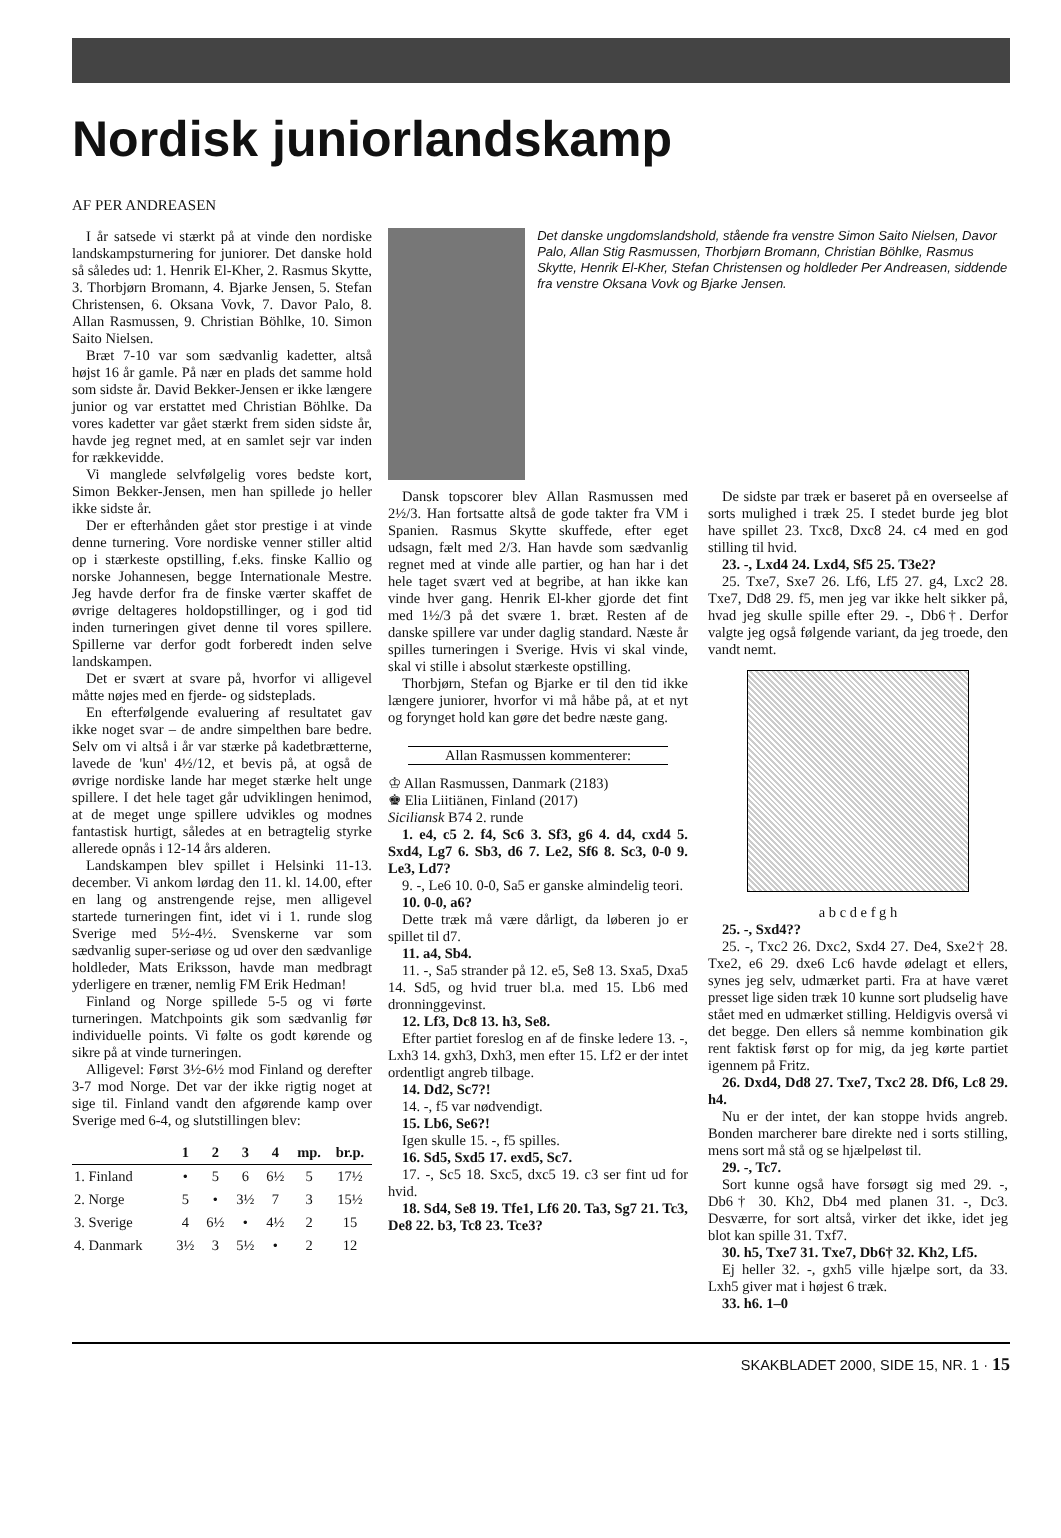Nordisk juniorlandskamp
AF PER ANDREASEN
I år satsede vi stærkt på at vinde den nordiske landskampsturnering for juniorer. Det danske hold så således ud: 1. Henrik El-Kher, 2. Rasmus Skytte, 3. Thorbjørn Bromann, 4. Bjarke Jensen, 5. Stefan Christensen, 6. Oksana Vovk, 7. Davor Palo, 8. Allan Rasmussen, 9. Christian Böhlke, 10. Simon Saito Nielsen.
Bræt 7-10 var som sædvanlig kadetter, altså højst 16 år gamle. På nær en plads det samme hold som sidste år. David Bekker-Jensen er ikke længere junior og var erstattet med Christian Böhlke. Da vores kadetter var gået stærkt frem siden sidste år, havde jeg regnet med, at en samlet sejr var inden for rækkevidde.
Vi manglede selvfølgelig vores bedste kort, Simon Bekker-Jensen, men han spillede jo heller ikke sidste år.
Der er efterhånden gået stor prestige i at vinde denne turnering. Vore nordiske venner stiller altid op i stærkeste opstilling, f.eks. finske Kallio og norske Johannesen, begge Internationale Mestre. Jeg havde derfor fra de finske værter skaffet de øvrige deltageres holdopstillinger, og i god tid inden turneringen givet denne til vores spillere. Spillerne var derfor godt forberedt inden selve landskampen.
Det er svært at svare på, hvorfor vi alligevel måtte nøjes med en fjerde- og sidsteplads.
En efterfølgende evaluering af resultatet gav ikke noget svar – de andre simpelthen bare bedre. Selv om vi altså i år var stærke på kadetbrætterne, lavede de 'kun' 4½/12, et bevis på, at også de øvrige nordiske lande har meget stærke helt unge spillere. I det hele taget går udviklingen henimod, at de meget unge spillere udvikles og modnes fantastisk hurtigt, således at en betragtelig styrke allerede opnås i 12-14 års alderen.
Landskampen blev spillet i Helsinki 11-13. december. Vi ankom lørdag den 11. kl. 14.00, efter en lang og anstrengende rejse, men alligevel startede turneringen fint, idet vi i 1. runde slog Sverige med 5½-4½. Svenskerne var som sædvanlig super-seriøse og ud over den sædvanlige holdleder, Mats Eriksson, havde man medbragt yderligere en træner, nemlig FM Erik Hedman!
Finland og Norge spillede 5-5 og vi førte turneringen. Matchpoints gik som sædvanlig før individuelle points. Vi følte os godt kørende og sikre på at vinde turneringen.
Alligevel: Først 3½-6½ mod Finland og derefter 3-7 mod Norge. Det var der ikke rigtig noget at sige til. Finland vandt den afgørende kamp over Sverige med 6-4, og slutstillingen blev:
| | 1 | 2 | 3 | 4 | mp. | br.p. |
| --- | --- | --- | --- | --- | --- | --- |
| 1. Finland | • | 5 | 6 | 6½ | 5 | 17½ |
| 2. Norge | 5 | • | 3½ | 7 | 3 | 15½ |
| 3. Sverige | 4 | 6½ | • | 4½ | 2 | 15 |
| 4. Danmark | 3½ | 3 | 5½ | • | 2 | 12 |
Det danske ungdomslandshold, stående fra venstre Simon Saito Nielsen, Davor Palo, Allan Stig Rasmussen, Thorbjørn Bromann, Christian Böhlke, Rasmus Skytte, Henrik El-Kher, Stefan Christensen og holdleder Per Andreasen, siddende fra venstre Oksana Vovk og Bjarke Jensen.
Dansk topscorer blev Allan Rasmussen med 2½/3. Han fortsatte altså de gode takter fra VM i Spanien. Rasmus Skytte skuffede, efter eget udsagn, fælt med 2/3. Han havde som sædvanlig regnet med at vinde alle partier, og han har i det hele taget svært ved at begribe, at han ikke kan vinde hver gang. Henrik El-kher gjorde det fint med 1½/3 på det svære 1. bræt. Resten af de danske spillere var under daglig standard. Næste år spilles turneringen i Sverige. Hvis vi skal vinde, skal vi stille i absolut stærkeste opstilling.
Thorbjørn, Stefan og Bjarke er til den tid ikke længere juniorer, hvorfor vi må håbe på, at et nyt og forynget hold kan gøre det bedre næste gang.
Allan Rasmussen kommenterer:
♔ Allan Rasmussen, Danmark (2183)
♚ Elia Liitiänen, Finland (2017)
Siciliansk B74 2. runde
1. e4, c5 2. f4, Sc6 3. Sf3, g6 4. d4, cxd4 5. Sxd4, Lg7 6. Sb3, d6 7. Le2, Sf6 8. Sc3, 0-0 9. Le3, Ld7?
9. -, Le6 10. 0-0, Sa5 er ganske almindelig teori.
10. 0-0, a6?
Dette træk må være dårligt, da løberen jo er spillet til d7.
11. a4, Sb4.
11. -, Sa5 strander på 12. e5, Se8 13. Sxa5, Dxa5 14. Sd5, og hvid truer bl.a. med 15. Lb6 med dronninggevinst.
12. Lf3, Dc8 13. h3, Se8.
Efter partiet foreslog en af de finske ledere 13. -, Lxh3 14. gxh3, Dxh3, men efter 15. Lf2 er der intet ordentligt angreb tilbage.
14. Dd2, Sc7?!
14. -, f5 var nødvendigt.
15. Lb6, Se6?!
Igen skulle 15. -, f5 spilles.
16. Sd5, Sxd5 17. exd5, Sc7.
17. -, Sc5 18. Sxc5, dxc5 19. c3 ser fint ud for hvid.
18. Sd4, Se8 19. Tfe1, Lf6 20. Ta3, Sg7 21. Tc3, De8 22. b3, Tc8 23. Tce3?
De sidste par træk er baseret på en overseelse af sorts mulighed i træk 25. I stedet burde jeg blot have spillet 23. Txc8, Dxc8 24. c4 med en god stilling til hvid.
23. -, Lxd4 24. Lxd4, Sf5 25. T3e2?
25. Txe7, Sxe7 26. Lf6, Lf5 27. g4, Lxc2 28. Txe7, Dd8 29. f5, men jeg var ikke helt sikker på, hvad jeg skulle spille efter 29. -, Db6†. Derfor valgte jeg også følgende variant, da jeg troede, den vandt nemt.
a b c d e f g h
25. -, Sxd4??
25. -, Txc2 26. Dxc2, Sxd4 27. De4, Sxe2† 28. Txe2, e6 29. dxe6 Lc6 havde ødelagt et ellers, synes jeg selv, udmærket parti. Fra at have været presset lige siden træk 10 kunne sort pludselig have stået med en udmærket stilling. Heldigvis overså vi det begge. Den ellers så nemme kombination gik rent faktisk først op for mig, da jeg kørte partiet igennem på Fritz.
26. Dxd4, Dd8 27. Txe7, Txc2 28. Df6, Lc8 29. h4.
Nu er der intet, der kan stoppe hvids angreb. Bonden marcherer bare direkte ned i sorts stilling, mens sort må stå og se hjælpeløst til.
29. -, Tc7.
Sort kunne også have forsøgt sig med 29. -, Db6† 30. Kh2, Db4 med planen 31. -, Dc3. Desværre, for sort altså, virker det ikke, idet jeg blot kan spille 31. Txf7.
30. h5, Txe7 31. Txe7, Db6† 32. Kh2, Lf5.
Ej heller 32. -, gxh5 ville hjælpe sort, da 33. Lxh5 giver mat i højest 6 træk.
33. h6. 1–0
SKAKBLADET 2000, SIDE 15, NR. 1 · 15